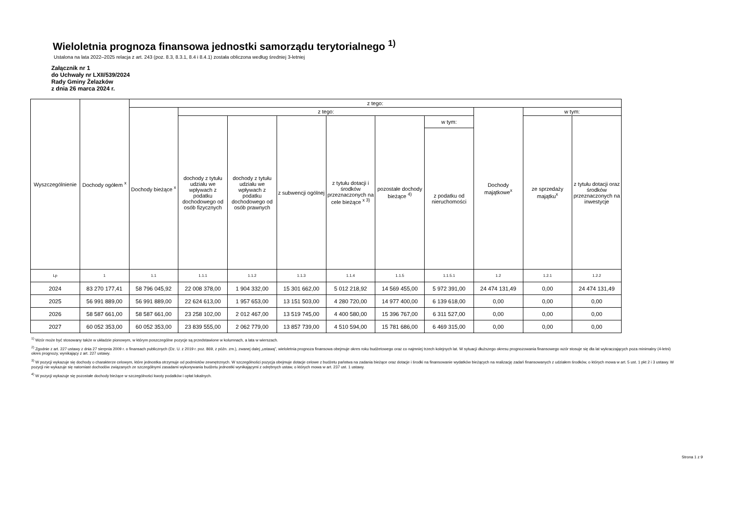Wieloletnia prognoza finansowa jednostki samorządu terytorialnego <sup>1)</sup>
Ustalona na lata 2022–2025 relacja z art. 243 (poz. 8.3, 8.3.1, 8.4 i 8.4.1) została obliczona według średniej 3-letniej
Załącznik nr 1
do Uchwały nr LXII/539/2024
Rady Gminy Żelazków
z dnia 26 marca 2024 r.
| Wyszczególnienie | Dochody ogółem <sup>x</sup> | z tego: | | | | | | | | | |
| --- | --- | --- | --- | --- | --- | --- | --- | --- | --- | --- | --- |
| | | Dochody bieżące <sup>x</sup> | z tego: | | | | | | Dochody majątkowe<sup>x</sup> | w tym: | |
| | | | dochody z tytułu udziału we wpływach z podatku dochodowego od osób fizycznych | dochody z tytułu udziału we wpływach z podatku dochodowego od osób prawnych | z subwencji ogólnej | z tytułu dotacji i środków przeznaczonych na cele bieżące <sup>x 3)</sup> | pozostałe dochody bieżące <sup>4)</sup> | w tym: | | ze sprzedaży majątku<sup>x</sup> | z tytułu dotacji oraz środków przeznaczonych na inwestycje |
| | | | | | | | | z podatku od nieruchomości | | | |
| Lp | 1 | 1.1 | 1.1.1 | 1.1.2 | 1.1.3 | 1.1.4 | 1.1.5 | 1.1.5.1 | 1.2 | 1.2.1 | 1.2.2 |
| 2024 | 83 270 177,41 | 58 796 045,92 | 22 008 378,00 | 1 904 332,00 | 15 301 662,00 | 5 012 218,92 | 14 569 455,00 | 5 972 391,00 | 24 474 131,49 | 0,00 | 24 474 131,49 |
| 2025 | 56 991 889,00 | 56 991 889,00 | 22 624 613,00 | 1 957 653,00 | 13 151 503,00 | 4 280 720,00 | 14 977 400,00 | 6 139 618,00 | 0,00 | 0,00 | 0,00 |
| 2026 | 58 587 661,00 | 58 587 661,00 | 23 258 102,00 | 2 012 467,00 | 13 519 745,00 | 4 400 580,00 | 15 396 767,00 | 6 311 527,00 | 0,00 | 0,00 | 0,00 |
| 2027 | 60 052 353,00 | 60 052 353,00 | 23 839 555,00 | 2 062 779,00 | 13 857 739,00 | 4 510 594,00 | 15 781 686,00 | 6 469 315,00 | 0,00 | 0,00 | 0,00 |
<sup>1)</sup> Wzór może być stosowany także w układzie pionowym, w którym poszczególne pozycje są przedstawione w kolumnach, a lata w wierszach.
<sup>2)</sup> Zgodnie z art. 227 ustawy z dnia 27 sierpnia 2009 r. o finansach publicznych (Dz. U. z 2019 r. poz. 869, z późn. zm.), zwanej dalej „ustawą”, wieloletnia prognoza finansowa obejmuje okres roku budżetowego oraz co najmniej trzech kolejnych lat. W sytuacji dłuższego okresu prognozowania finansowego wzór stosuje się dla lat wykraczających poza minimalny (4-letni) okres prognozy, wynikający z art. 227 ustawy.
<sup>3)</sup> W pozycji wykazuje się dochody o charakterze celowym, które jednostka otrzymuje od podmiotów zewnętrznych. W szczególności pozycja obejmuje dotacje celowe z budżetu państwa na zadania bieżące oraz dotacje i środki na finansowanie wydatków bieżących na realizację zadań finansowanych z udziałem środków, o których mowa w art. 5 ust. 1 pkt 2 i 3 ustawy. W pozycji nie wykazuje się natomiast dochodów związanych ze szczególnymi zasadami wykonywania budżetu jednostki wynikającymi z odrębnych ustaw, o których mowa w art. 237 ust. 1 ustawy.
<sup>4)</sup> W pozycji wykazuje się pozostałe dochody bieżące w szczególności kwoty podatków i opłat lokalnych.
Strona 1 z 9